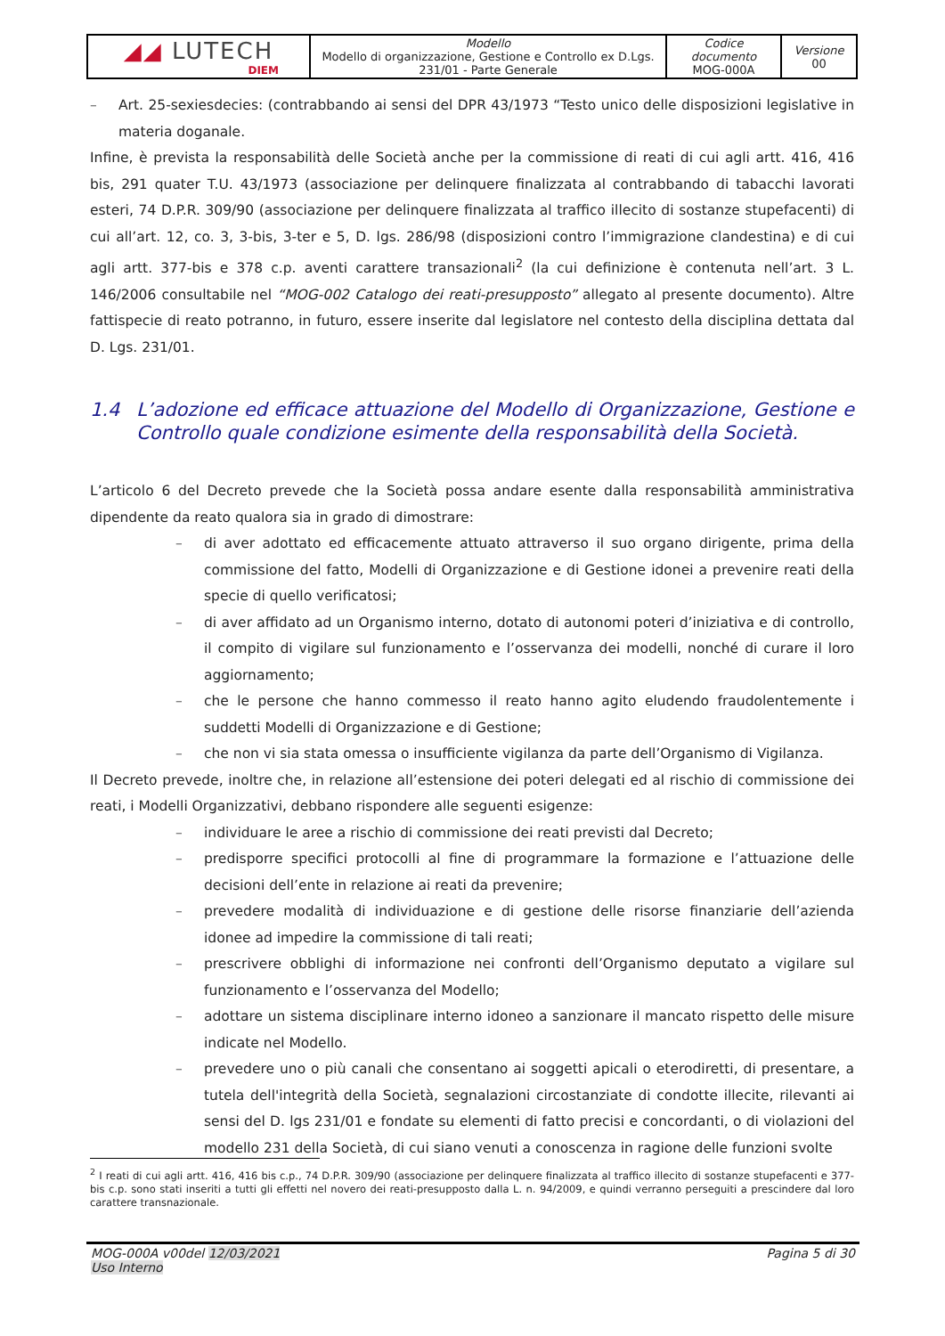| ◢◢ LUTECH DIEM | Modello Modello di organizzazione, Gestione e Controllo ex D.Lgs. 231/01 - Parte Generale | Codice documento MOG-000A | Versione 00 |
– Art. 25-sexiesdecies: (contrabbando ai sensi del DPR 43/1973 “Testo unico delle disposizioni legislative in materia doganale.
Infine, è prevista la responsabilità delle Società anche per la commissione di reati di cui agli artt. 416, 416 bis, 291 quater T.U. 43/1973 (associazione per delinquere finalizzata al contrabbando di tabacchi lavorati esteri, 74 D.P.R. 309/90 (associazione per delinquere finalizzata al traffico illecito di sostanze stupefacenti) di cui all’art. 12, co. 3, 3-bis, 3-ter e 5, D. lgs. 286/98 (disposizioni contro l’immigrazione clandestina) e di cui agli artt. 377-bis e 378 c.p. aventi carattere transazionali<sup>2</sup> (la cui definizione è contenuta nell’art. 3 L. 146/2006 consultabile nel “MOG-002 Catalogo dei reati-presupposto” allegato al presente documento). Altre fattispecie di reato potranno, in futuro, essere inserite dal legislatore nel contesto della disciplina dettata dal D. Lgs. 231/01.
1.4 L’adozione ed efficace attuazione del Modello di Organizzazione, Gestione e Controllo quale condizione esimente della responsabilità della Società.
L’articolo 6 del Decreto prevede che la Società possa andare esente dalla responsabilità amministrativa dipendente da reato qualora sia in grado di dimostrare:
– di aver adottato ed efficacemente attuato attraverso il suo organo dirigente, prima della commissione del fatto, Modelli di Organizzazione e di Gestione idonei a prevenire reati della specie di quello verificatosi;
– di aver affidato ad un Organismo interno, dotato di autonomi poteri d’iniziativa e di controllo, il compito di vigilare sul funzionamento e l’osservanza dei modelli, nonché di curare il loro aggiornamento;
– che le persone che hanno commesso il reato hanno agito eludendo fraudolentemente i suddetti Modelli di Organizzazione e di Gestione;
– che non vi sia stata omessa o insufficiente vigilanza da parte dell’Organismo di Vigilanza.
Il Decreto prevede, inoltre che, in relazione all’estensione dei poteri delegati ed al rischio di commissione dei reati, i Modelli Organizzativi, debbano rispondere alle seguenti esigenze:
– individuare le aree a rischio di commissione dei reati previsti dal Decreto;
– predisporre specifici protocolli al fine di programmare la formazione e l’attuazione delle decisioni dell’ente in relazione ai reati da prevenire;
– prevedere modalità di individuazione e di gestione delle risorse finanziarie dell’azienda idonee ad impedire la commissione di tali reati;
– prescrivere obblighi di informazione nei confronti dell’Organismo deputato a vigilare sul funzionamento e l’osservanza del Modello;
– adottare un sistema disciplinare interno idoneo a sanzionare il mancato rispetto delle misure indicate nel Modello.
– prevedere uno o più canali che consentano ai soggetti apicali o eterodiretti, di presentare, a tutela dell'integrità della Società, segnalazioni circostanziate di condotte illecite, rilevanti ai sensi del D. lgs 231/01 e fondate su elementi di fatto precisi e concordanti, o di violazioni del modello 231 della Società, di cui siano venuti a conoscenza in ragione delle funzioni svolte
<sup>2</sup> I reati di cui agli artt. 416, 416 bis c.p., 74 D.P.R. 309/90 (associazione per delinquere finalizzata al traffico illecito di sostanze stupefacenti e 377-bis c.p. sono stati inseriti a tutti gli effetti nel novero dei reati-presupposto dalla L. n. 94/2009, e quindi verranno perseguiti a prescindere dal loro carattere transnazionale.
MOG-000A v00del 12/03/2021
Uso Interno
Pagina 5 di 30